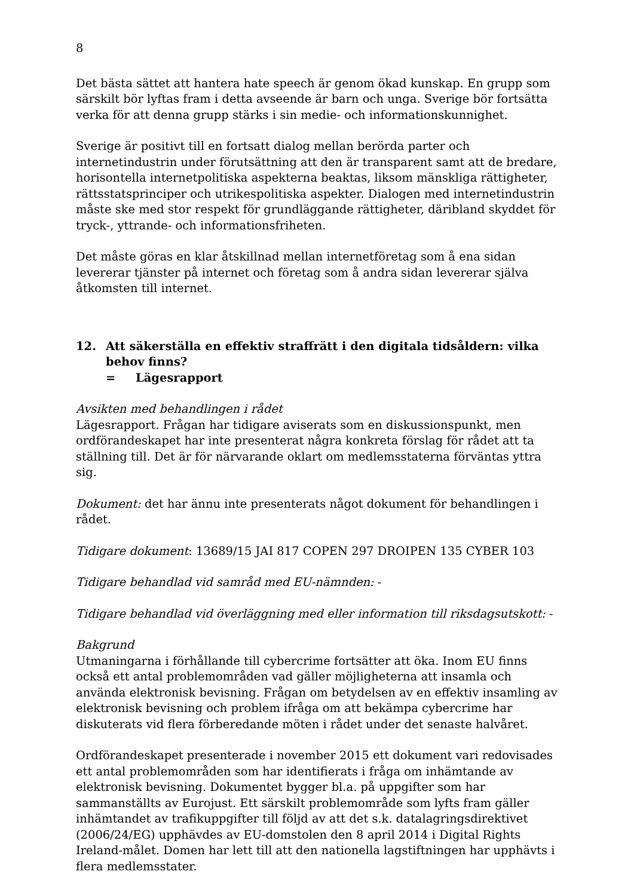8
Det bästa sättet att hantera hate speech är genom ökad kunskap. En grupp som särskilt bör lyftas fram i detta avseende är barn och unga. Sverige bör fortsätta verka för att denna grupp stärks i sin medie- och informationskunnighet.
Sverige är positivt till en fortsatt dialog mellan berörda parter och internetindustrin under förutsättning att den är transparent samt att de bredare, horisontella internetpolitiska aspekterna beaktas, liksom mänskliga rättigheter, rättsstatsprinciper och utrikespolitiska aspekter. Dialogen med internetindustrin måste ske med stor respekt för grundläggande rättigheter, däribland skyddet för tryck-, yttrande- och informationsfriheten.
Det måste göras en klar åtskillnad mellan internetföretag som å ena sidan levererar tjänster på internet och företag som å andra sidan levererar själva åtkomsten till internet.
12. Att säkerställa en effektiv straffrätt i den digitala tidsåldern: vilka behov finns?
= Lägesrapport
Avsikten med behandlingen i rådet
Lägesrapport. Frågan har tidigare aviserats som en diskussionspunkt, men ordförandeskapet har inte presenterat några konkreta förslag för rådet att ta ställning till. Det är för närvarande oklart om medlemsstaterna förväntas yttra sig.
Dokument: det har ännu inte presenterats något dokument för behandlingen i rådet.
Tidigare dokument: 13689/15 JAI 817 COPEN 297 DROIPEN 135 CYBER 103
Tidigare behandlad vid samråd med EU-nämnden: -
Tidigare behandlad vid överläggning med eller information till riksdagsutskott: -
Bakgrund
Utmaningarna i förhållande till cybercrime fortsätter att öka. Inom EU finns också ett antal problemområden vad gäller möjligheterna att insamla och använda elektronisk bevisning. Frågan om betydelsen av en effektiv insamling av elektronisk bevisning och problem ifråga om att bekämpa cybercrime har diskuterats vid flera förberedande möten i rådet under det senaste halvåret.
Ordförandeskapet presenterade i november 2015 ett dokument vari redovisades ett antal problemområden som har identifierats i fråga om inhämtande av elektronisk bevisning. Dokumentet bygger bl.a. på uppgifter som har sammanställts av Eurojust. Ett särskilt problemområde som lyfts fram gäller inhämtandet av trafikuppgifter till följd av att det s.k. datalagringsdirektivet (2006/24/EG) upphävdes av EU-domstolen den 8 april 2014 i Digital Rights Ireland-målet. Domen har lett till att den nationella lagstiftningen har upphävts i flera medlemsstater.